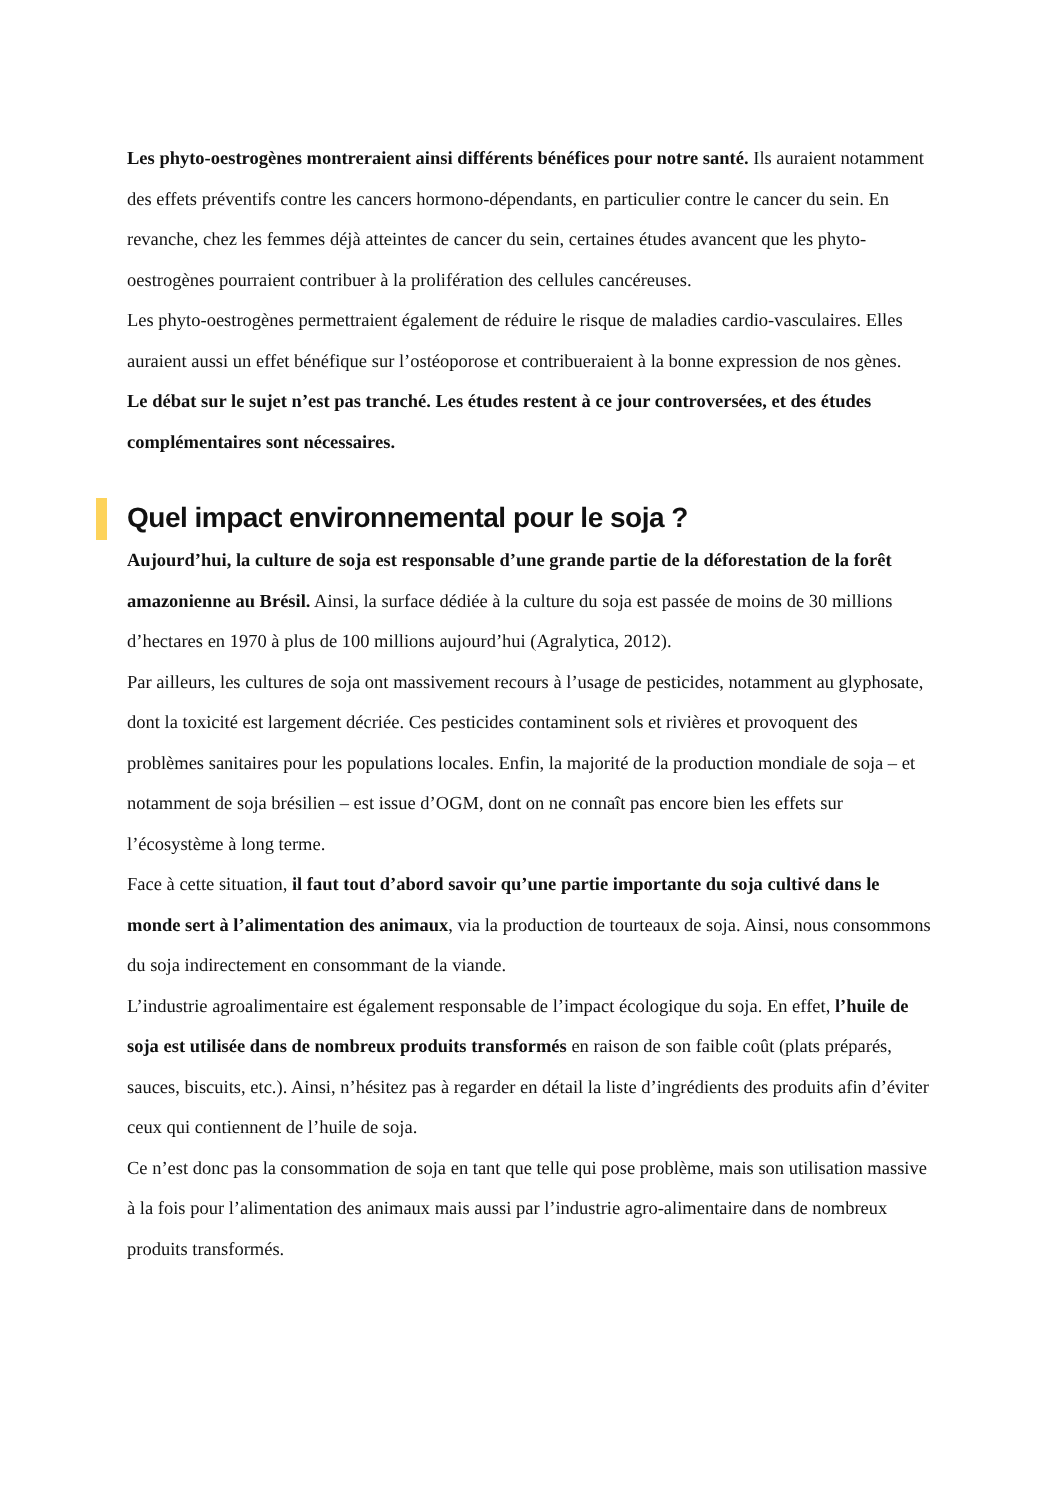Les phyto-oestrogènes montreraient ainsi différents bénéfices pour notre santé. Ils auraient notamment des effets préventifs contre les cancers hormono-dépendants, en particulier contre le cancer du sein. En revanche, chez les femmes déjà atteintes de cancer du sein, certaines études avancent que les phyto-oestrogènes pourraient contribuer à la prolifération des cellules cancéreuses.
Les phyto-oestrogènes permettraient également de réduire le risque de maladies cardio-vasculaires. Elles auraient aussi un effet bénéfique sur l’ostéoporose et contribueraient à la bonne expression de nos gènes.
Le débat sur le sujet n’est pas tranché. Les études restent à ce jour controversées, et des études complémentaires sont nécessaires.
Quel impact environnemental pour le soja ?
Aujourd’hui, la culture de soja est responsable d’une grande partie de la déforestation de la forêt amazonienne au Brésil. Ainsi, la surface dédiée à la culture du soja est passée de moins de 30 millions d’hectares en 1970 à plus de 100 millions aujourd’hui (Agralytica, 2012).
Par ailleurs, les cultures de soja ont massivement recours à l’usage de pesticides, notamment au glyphosate, dont la toxicité est largement décriée. Ces pesticides contaminent sols et rivières et provoquent des problèmes sanitaires pour les populations locales. Enfin, la majorité de la production mondiale de soja – et notamment de soja brésilien – est issue d’OGM, dont on ne connaît pas encore bien les effets sur l’écosystème à long terme.
Face à cette situation, il faut tout d’abord savoir qu’une partie importante du soja cultivé dans le monde sert à l’alimentation des animaux, via la production de tourteaux de soja. Ainsi, nous consommons du soja indirectement en consommant de la viande.
L’industrie agroalimentaire est également responsable de l’impact écologique du soja. En effet, l’huile de soja est utilisée dans de nombreux produits transformés en raison de son faible coût (plats préparés, sauces, biscuits, etc.). Ainsi, n’hésitez pas à regarder en détail la liste d’ingrédients des produits afin d’éviter ceux qui contiennent de l’huile de soja.
Ce n’est donc pas la consommation de soja en tant que telle qui pose problème, mais son utilisation massive à la fois pour l’alimentation des animaux mais aussi par l’industrie agro-alimentaire dans de nombreux produits transformés.